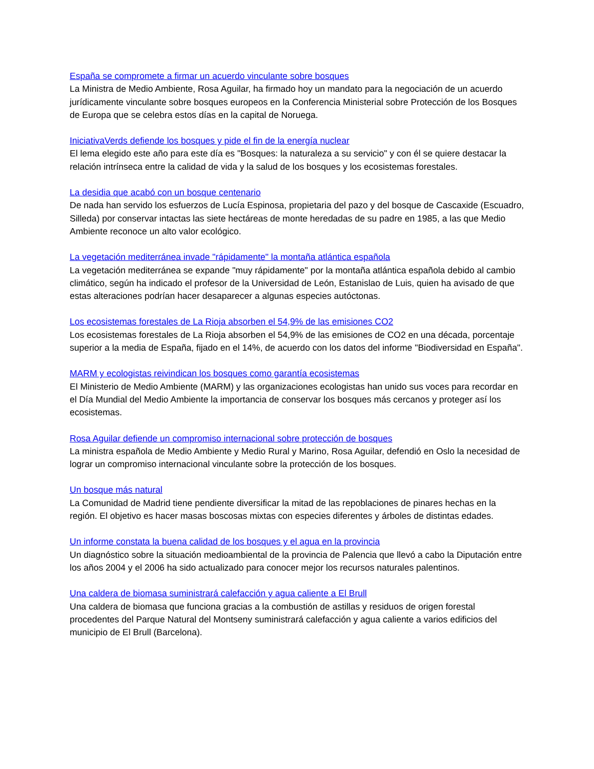España se compromete a firmar un acuerdo vinculante sobre bosques
La Ministra de Medio Ambiente, Rosa Aguilar, ha firmado hoy un mandato para la negociación de un acuerdo jurídicamente vinculante sobre bosques europeos en la Conferencia Ministerial sobre Protección de los Bosques de Europa que se celebra estos días en la capital de Noruega.
IniciativaVerds defiende los bosques y pide el fin de la energía nuclear
El lema elegido este año para este día es "Bosques: la naturaleza a su servicio" y con él se quiere destacar la relación intrínseca entre la calidad de vida y la salud de los bosques y los ecosistemas forestales.
La desidia que acabó con un bosque centenario
De nada han servido los esfuerzos de Lucía Espinosa, propietaria del pazo y del bosque de Cascaxide (Escuadro, Silleda) por conservar intactas las siete hectáreas de monte heredadas de su padre en 1985, a las que Medio Ambiente reconoce un alto valor ecológico.
La vegetación mediterránea invade "rápidamente" la montaña atlántica española
La vegetación mediterránea se expande "muy rápidamente" por la montaña atlántica española debido al cambio climático, según ha indicado el profesor de la Universidad de León, Estanislao de Luis, quien ha avisado de que estas alteraciones podrían hacer desaparecer a algunas especies autóctonas.
Los ecosistemas forestales de La Rioja absorben el 54,9% de las emisiones CO2
Los ecosistemas forestales de La Rioja absorben el 54,9% de las emisiones de CO2 en una década, porcentaje superior a la media de España, fijado en el 14%, de acuerdo con los datos del informe "Biodiversidad en España".
MARM y ecologistas reivindican los bosques como garantía ecosistemas
El Ministerio de Medio Ambiente (MARM) y las organizaciones ecologistas han unido sus voces para recordar en el Día Mundial del Medio Ambiente la importancia de conservar los bosques más cercanos y proteger así los ecosistemas.
Rosa Aguilar defiende un compromiso internacional sobre protección de bosques
La ministra española de Medio Ambiente y Medio Rural y Marino, Rosa Aguilar, defendió en Oslo la necesidad de lograr un compromiso internacional vinculante sobre la protección de los bosques.
Un bosque más natural
La Comunidad de Madrid tiene pendiente diversificar la mitad de las repoblaciones de pinares hechas en la región. El objetivo es hacer masas boscosas mixtas con especies diferentes y árboles de distintas edades.
Un informe constata la buena calidad de los bosques y el agua en la provincia
Un diagnóstico sobre la situación medioambiental de la provincia de Palencia que llevó a cabo la Diputación entre los años 2004 y el 2006 ha sido actualizado para conocer mejor los recursos naturales palentinos.
Una caldera de biomasa suministrará calefacción y agua caliente a El Brull
Una caldera de biomasa que funciona gracias a la combustión de astillas y residuos de origen forestal procedentes del Parque Natural del Montseny suministrará calefacción y agua caliente a varios edificios del municipio de El Brull (Barcelona).